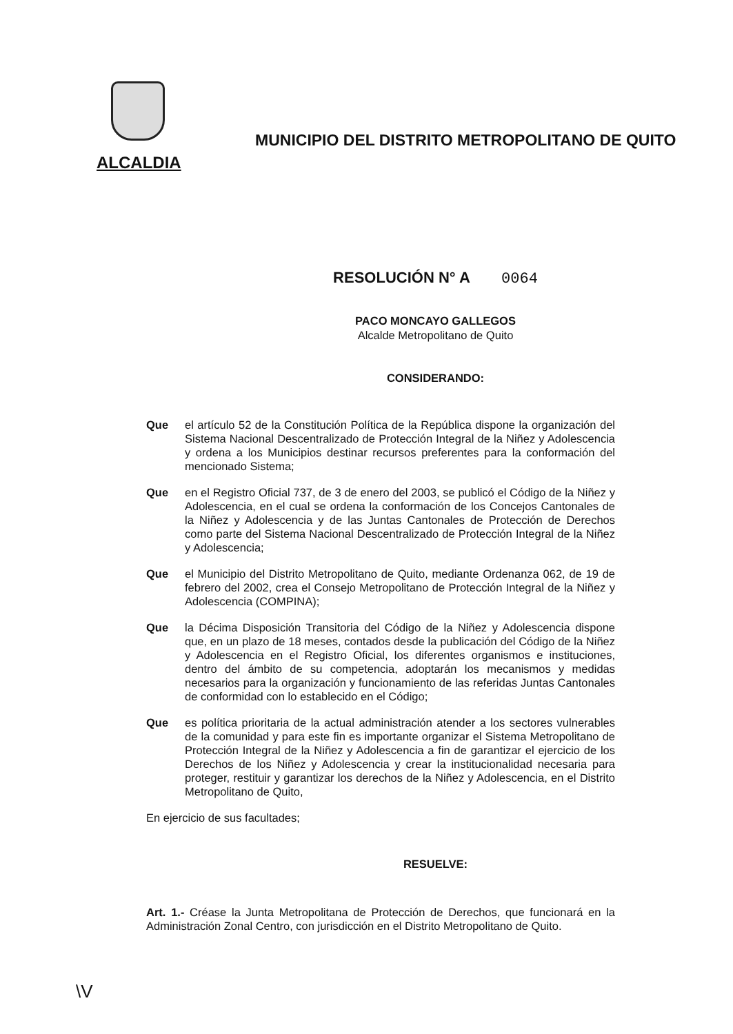ALCALDIA
MUNICIPIO DEL DISTRITO METROPOLITANO DE QUITO
RESOLUCIÓN N° A 0064
PACO MONCAYO GALLEGOS
Alcalde Metropolitano de Quito
CONSIDERANDO:
Que el artículo 52 de la Constitución Política de la República dispone la organización del Sistema Nacional Descentralizado de Protección Integral de la Niñez y Adolescencia y ordena a los Municipios destinar recursos preferentes para la conformación del mencionado Sistema;
Que en el Registro Oficial 737, de 3 de enero del 2003, se publicó el Código de la Niñez y Adolescencia, en el cual se ordena la conformación de los Concejos Cantonales de la Niñez y Adolescencia y de las Juntas Cantonales de Protección de Derechos como parte del Sistema Nacional Descentralizado de Protección Integral de la Niñez y Adolescencia;
Que el Municipio del Distrito Metropolitano de Quito, mediante Ordenanza 062, de 19 de febrero del 2002, crea el Consejo Metropolitano de Protección Integral de la Niñez y Adolescencia (COMPINA);
Que la Décima Disposición Transitoria del Código de la Niñez y Adolescencia dispone que, en un plazo de 18 meses, contados desde la publicación del Código de la Niñez y Adolescencia en el Registro Oficial, los diferentes organismos e instituciones, dentro del ámbito de su competencia, adoptarán los mecanismos y medidas necesarios para la organización y funcionamiento de las referidas Juntas Cantonales de conformidad con lo establecido en el Código;
Que es política prioritaria de la actual administración atender a los sectores vulnerables de la comunidad y para este fin es importante organizar el Sistema Metropolitano de Protección Integral de la Niñez y Adolescencia a fin de garantizar el ejercicio de los Derechos de los Niñez y Adolescencia y crear la institucionalidad necesaria para proteger, restituir y garantizar los derechos de la Niñez y Adolescencia, en el Distrito Metropolitano de Quito,
En ejercicio de sus facultades;
RESUELVE:
Art. 1.- Créase la Junta Metropolitana de Protección de Derechos, que funcionará en la Administración Zonal Centro, con jurisdicción en el Distrito Metropolitano de Quito.
\V